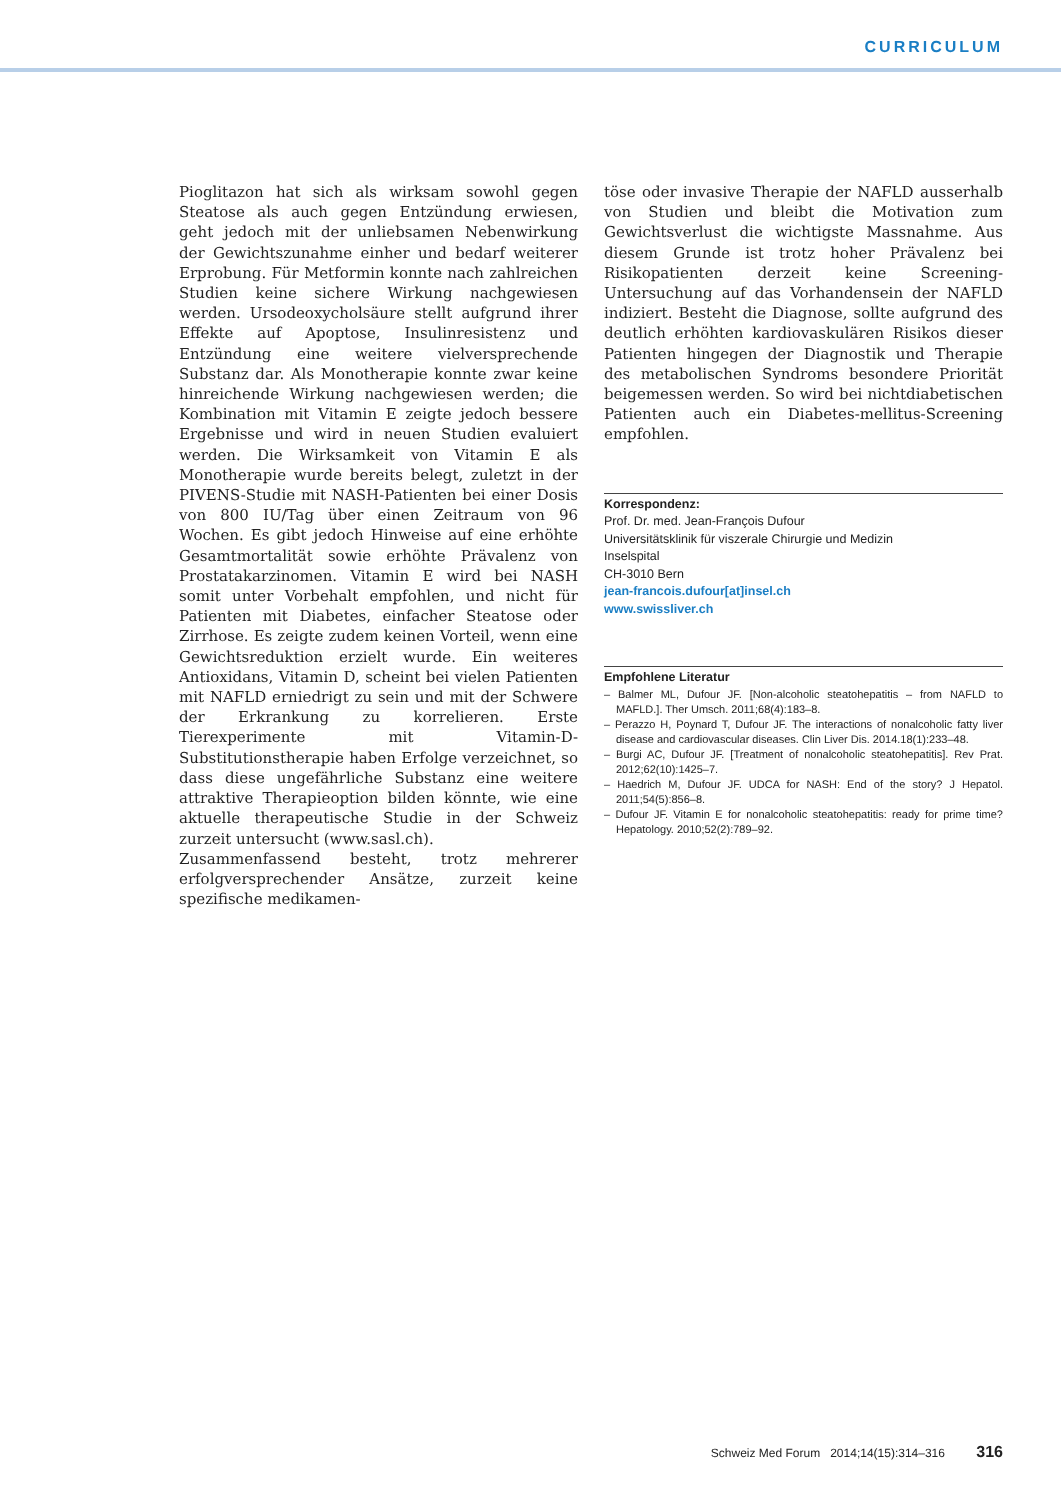CURRICULUM
Pioglitazon hat sich als wirksam sowohl gegen Steatose als auch gegen Entzündung erwiesen, geht jedoch mit der unliebsamen Nebenwirkung der Gewichtszunahme einher und bedarf weiterer Erprobung. Für Metformin konnte nach zahlreichen Studien keine sichere Wirkung nachgewiesen werden. Ursodeoxycholsäure stellt aufgrund ihrer Effekte auf Apoptose, Insulinresistenz und Entzündung eine weitere vielversprechende Substanz dar. Als Monotherapie konnte zwar keine hinreichende Wirkung nachgewiesen werden; die Kombination mit Vitamin E zeigte jedoch bessere Ergebnisse und wird in neuen Studien evaluiert werden. Die Wirksamkeit von Vitamin E als Monotherapie wurde bereits belegt, zuletzt in der PIVENS-Studie mit NASH-Patienten bei einer Dosis von 800 IU/Tag über einen Zeitraum von 96 Wochen. Es gibt jedoch Hinweise auf eine erhöhte Gesamtmortalität sowie erhöhte Prävalenz von Prostatakarzinomen. Vitamin E wird bei NASH somit unter Vorbehalt empfohlen, und nicht für Patienten mit Diabetes, einfacher Steatose oder Zirrhose. Es zeigte zudem keinen Vorteil, wenn eine Gewichtsreduktion erzielt wurde. Ein weiteres Antioxidans, Vitamin D, scheint bei vielen Patienten mit NAFLD erniedrigt zu sein und mit der Schwere der Erkrankung zu korrelieren. Erste Tierexperimente mit Vitamin-D-Substitutionstherapie haben Erfolge verzeichnet, so dass diese ungefährliche Substanz eine weitere attraktive Therapieoption bilden könnte, wie eine aktuelle therapeutische Studie in der Schweiz zurzeit untersucht (www.sasl.ch).
Zusammenfassend besteht, trotz mehrerer erfolgversprechender Ansätze, zurzeit keine spezifische medikamen-
töse oder invasive Therapie der NAFLD ausserhalb von Studien und bleibt die Motivation zum Gewichtsverlust die wichtigste Massnahme. Aus diesem Grunde ist trotz hoher Prävalenz bei Risikopatienten derzeit keine Screening-Untersuchung auf das Vorhandensein der NAFLD indiziert. Besteht die Diagnose, sollte aufgrund des deutlich erhöhten kardiovaskulären Risikos dieser Patienten hingegen der Diagnostik und Therapie des metabolischen Syndroms besondere Priorität beigemessen werden. So wird bei nichtdiabetischen Patienten auch ein Diabetes-mellitus-Screening empfohlen.
Korrespondenz:
Prof. Dr. med. Jean-François Dufour
Universitätsklinik für viszerale Chirurgie und Medizin
Inselspital
CH-3010 Bern
jean-francois.dufour[at]insel.ch
www.swissliver.ch
Empfohlene Literatur
– Balmer ML, Dufour JF. [Non-alcoholic steatohepatitis – from NAFLD to MAFLD.]. Ther Umsch. 2011;68(4):183–8.
– Perazzo H, Poynard T, Dufour JF. The interactions of nonalcoholic fatty liver disease and cardiovascular diseases. Clin Liver Dis. 2014.18(1):233–48.
– Burgi AC, Dufour JF. [Treatment of nonalcoholic steatohepatitis]. Rev Prat. 2012;62(10):1425–7.
– Haedrich M, Dufour JF. UDCA for NASH: End of the story? J Hepatol. 2011;54(5):856–8.
– Dufour JF. Vitamin E for nonalcoholic steatohepatitis: ready for prime time? Hepatology. 2010;52(2):789–92.
Schweiz Med Forum 2014;14(15):314–316 316